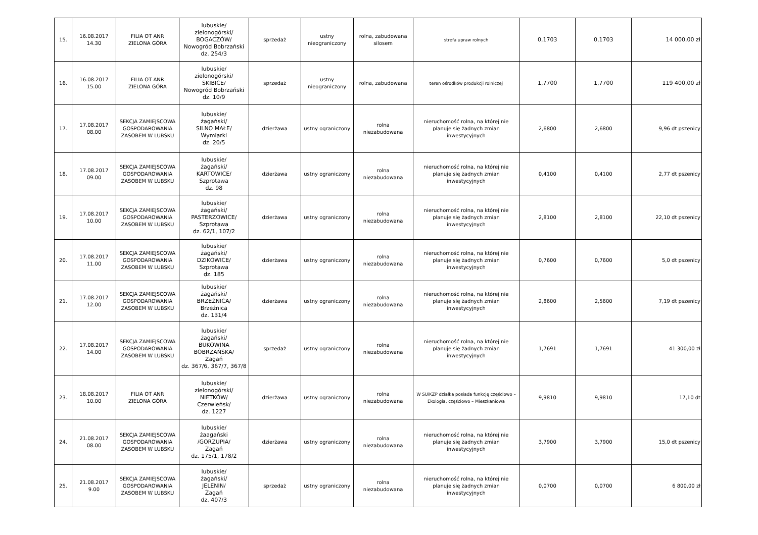| 15. | 16.08.2017 14.30 | FILIA OT ANR ZIELONA GÓRA | lubuskie/ zielonogórski/ BOGACZÓW/ Nowogród Bobrzański dz. 254/3 | sprzedaż | ustny nieograniczony | rolna, zabudowana silosem | strefa upraw rolnych | 0,1703 | 0,1703 | 14 000,00 zł |
| 16. | 16.08.2017 15.00 | FILIA OT ANR ZIELONA GÓRA | lubuskie/ zielonogórski/ SKIBICE/ Nowogród Bobrzański dz. 10/9 | sprzedaż | ustny nieograniczony | rolna, zabudowana | teren ośrodków produkcji rolniczej | 1,7700 | 1,7700 | 119 400,00 zł |
| 17. | 17.08.2017 08.00 | SEKCJA ZAMIEJSCOWA GOSPODAROWANIA ZASOBEM W LUBSKU | lubuskie/ żagański/ SILNO MAŁE/ Wymiarki dz. 20/5 | dzierżawa | ustny ograniczony | rolna niezabudowana | nieruchomość rolna, na której nie planuje się żadnych zmian inwestycyjnych | 2,6800 | 2,6800 | 9,96 dt pszenicy |
| 18. | 17.08.2017 09.00 | SEKCJA ZAMIEJSCOWA GOSPODAROWANIA ZASOBEM W LUBSKU | lubuskie/ żagański/ KARTOWICE/ Szprotawa dz. 98 | dzierżawa | ustny ograniczony | rolna niezabudowana | nieruchomość rolna, na której nie planuje się żadnych zmian inwestycyjnych | 0,4100 | 0,4100 | 2,77 dt pszenicy |
| 19. | 17.08.2017 10.00 | SEKCJA ZAMIEJSCOWA GOSPODAROWANIA ZASOBEM W LUBSKU | lubuskie/ żagański/ PASTERZOWICE/ Szprotawa dz. 62/1, 107/2 | dzierżawa | ustny ograniczony | rolna niezabudowana | nieruchomość rolna, na której nie planuje się żadnych zmian inwestycyjnych | 2,8100 | 2,8100 | 22,10 dt pszenicy |
| 20. | 17.08.2017 11.00 | SEKCJA ZAMIEJSCOWA GOSPODAROWANIA ZASOBEM W LUBSKU | lubuskie/ żagański/ DZIKOWICE/ Szprotawa dz. 185 | dzierżawa | ustny ograniczony | rolna niezabudowana | nieruchomość rolna, na której nie planuje się żadnych zmian inwestycyjnych | 0,7600 | 0,7600 | 5,0 dt pszenicy |
| 21. | 17.08.2017 12.00 | SEKCJA ZAMIEJSCOWA GOSPODAROWANIA ZASOBEM W LUBSKU | lubuskie/ żagański/ BRZEŹNICA/ Brzeźnica dz. 131/4 | dzierżawa | ustny ograniczony | rolna niezabudowana | nieruchomość rolna, na której nie planuje się żadnych zmian inwestycyjnych | 2,8600 | 2,5600 | 7,19 dt pszenicy |
| 22. | 17.08.2017 14.00 | SEKCJA ZAMIEJSCOWA GOSPODAROWANIA ZASOBEM W LUBSKU | lubuskie/ żagański/ BUKOWINA BOBRZAŃSKA/ Żagań dz. 367/6, 367/7, 367/8 | sprzedaż | ustny ograniczony | rolna niezabudowana | nieruchomość rolna, na której nie planuje się żadnych zmian inwestycyjnych | 1,7691 | 1,7691 | 41 300,00 zł |
| 23. | 18.08.2017 10.00 | FILIA OT ANR ZIELONA GÓRA | lubuskie/ zielonogórski/ NIETKÓW/ Czerwieńsk/ dz. 1227 | dzierżawa | ustny ograniczony | rolna niezabudowana | W SUiKZP działka posiada funkcję częściowo – Ekologia, częściowo – Mieszkaniowa | 9,9810 | 9,9810 | 17,10 dt |
| 24. | 21.08.2017 08.00 | SEKCJA ZAMIEJSCOWA GOSPODAROWANIA ZASOBEM W LUBSKU | lubuskie/ żaagański /GORZUPIA/ Żagań dz. 175/1, 178/2 | dzierżawa | ustny ograniczony | rolna niezabudowana | nieruchomość rolna, na której nie planuje się żadnych zmian inwestycyjnych | 3,7900 | 3,7900 | 15,0 dt pszenicy |
| 25. | 21.08.2017 9.00 | SEKCJA ZAMIEJSCOWA GOSPODAROWANIA ZASOBEM W LUBSKU | lubuskie/ żagański/ JELENIN/ Żagań dz. 407/3 | sprzedaż | ustny ograniczony | rolna niezabudowana | nieruchomość rolna, na której nie planuje się żadnych zmian inwestycyjnych | 0,0700 | 0,0700 | 6 800,00 zł |